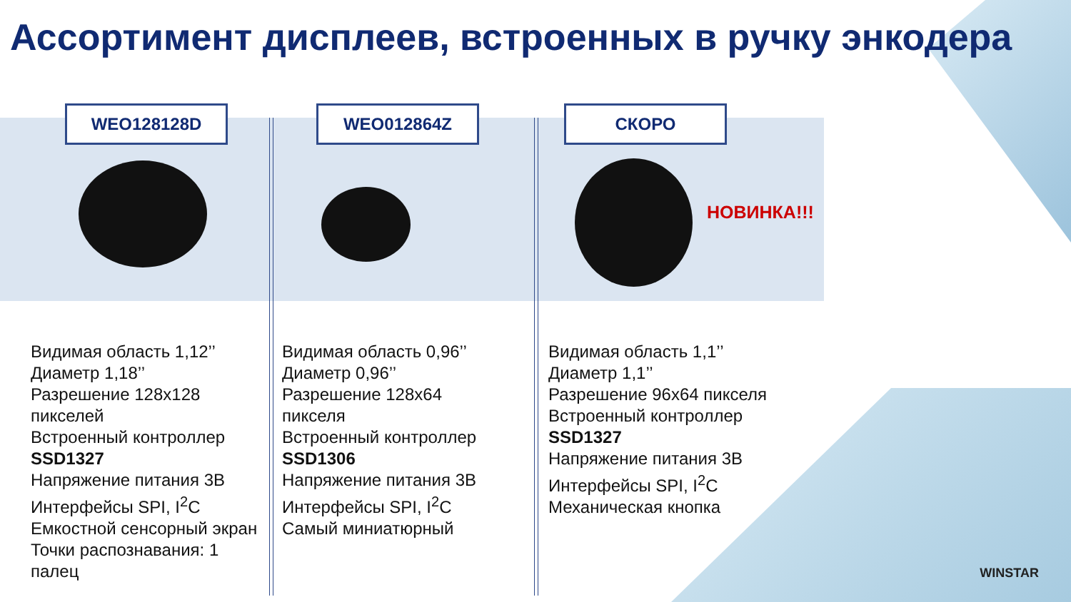Ассортимент дисплеев, встроенных в ручку энкодера
WEO128128D WEO012864Z СКОРО
НОВИНКА!!!
Видимая область 1,12’’
Диаметр 1,18’’
Разрешение 128x128
пикселей
Встроенный контроллер
SSD1327
Напряжение питания 3В
Интерфейсы SPI, I<sup>2</sup>C
Емкостной сенсорный экран
Точки распознавания: 1
палец
Видимая область 0,96’’
Диаметр 0,96’’
Разрешение 128x64
пикселя
Встроенный контроллер
SSD1306
Напряжение питания 3В
Интерфейсы SPI, I<sup>2</sup>C
Самый миниатюрный
Видимая область 1,1’’
Диаметр 1,1’’
Разрешение 96x64 пикселя
Встроенный контроллер
SSD1327
Напряжение питания 3В
Интерфейсы SPI, I<sup>2</sup>C
Механическая кнопка
WINSTAR